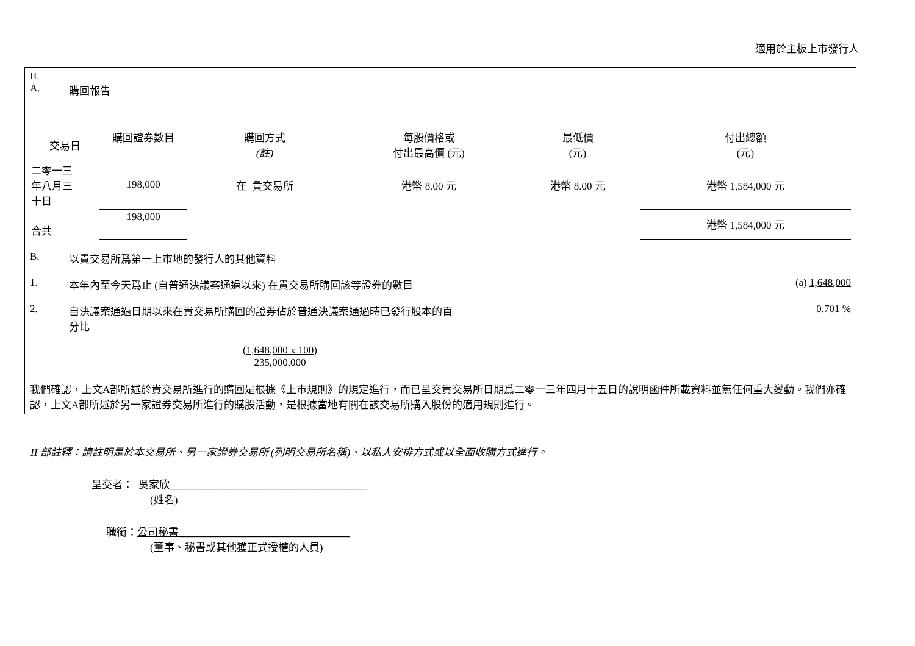適用於主板上市發行人
II.
A. 購回報告
| 交易日 | 購回證券數目 | 購回方式 (註) | 每股價格或 付出最高價 (元) | 最低價 (元) | 付出總額 (元) |
| 二零一三 年八月三 十日 | 198,000 | 在 貴交易所 | 港幣 8.00 元 | 港幣 8.00 元 | 港幣 1,584,000 元 |
| 合共 | 198,000 | | | | 港幣 1,584,000 元 |
B. 以貴交易所爲第一上市地的發行人的其他資料
1. 本年內至今天爲止 (自普通決議案通過以來) 在貴交易所購回該等證券的數目 (a) 1,648,000
2. 自決議案通過日期以來在貴交易所購回的證券佔於普通決議案通過時已發行股本的百分比 0.701 %
(1,648,000 x 100)
235,000,000
我們確認，上文A部所述於貴交易所進行的購回是根據《上市規則》的規定進行，而已呈交貴交易所日期爲二零一三年四月十五日的說明函件所載資料並無任何重大變動。我們亦確認，上文A部所述於另一家證券交易所進行的購股活動，是根據當地有關在該交易所購入股份的適用規則進行。
II 部註釋：請註明是於本交易所、另一家證券交易所 (列明交易所名稱)、以私人安排方式或以全面收購方式進行。
呈交者： 吳家欣______________________________________
(姓名)
職銜：公司秘書_________________________________
(董事、秘書或其他獲正式授權的人員)